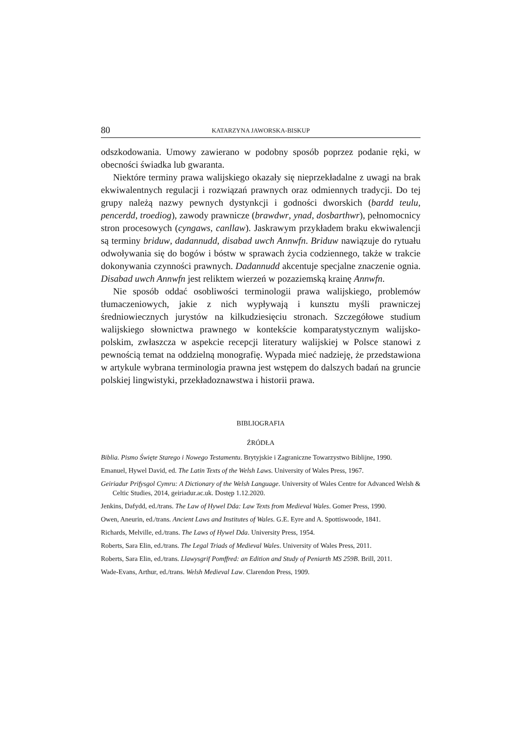80 KATARZYNA JAWORSKA-BISKUP
odszkodowania. Umowy zawierano w podobny sposób poprzez podanie ręki, w obecności świadka lub gwaranta.
Niektóre terminy prawa walijskiego okazały się nieprzekładalne z uwagi na brak ekwiwalentnych regulacji i rozwiązań prawnych oraz odmiennych tradycji. Do tej grupy należą nazwy pewnych dystynkcji i godności dworskich (bardd teulu, pencerdd, troediog), zawody prawnicze (brawdwr, ynad, dosbarthwr), pełnomocnicy stron procesowych (cyngaws, canllaw). Jaskrawym przykładem braku ekwiwalencji są terminy briduw, dadannudd, disabad uwch Annwfn. Briduw nawiązuje do rytuału odwoływania się do bogów i bóstw w sprawach życia codziennego, także w trakcie dokonywania czynności prawnych. Dadannudd akcentuje specjalne znaczenie ognia. Disabad uwch Annwfn jest reliktem wierzeń w pozaziemską krainę Annwfn.
Nie sposób oddać osobliwości terminologii prawa walijskiego, problemów tłumaczeniowych, jakie z nich wypływają i kunsztu myśli prawniczej średniowiecznych jurystów na kilkudziesięciu stronach. Szczegółowe studium walijskiego słownictwa prawnego w kontekście komparatystycznym walijsko-polskim, zwłaszcza w aspekcie recepcji literatury walijskiej w Polsce stanowi z pewnością temat na oddzielną monografię. Wypada mieć nadzieję, że przedstawiona w artykule wybrana terminologia prawna jest wstępem do dalszych badań na gruncie polskiej lingwistyki, przekładoznawstwa i historii prawa.
BIBLIOGRAFIA
ŹRÓDŁA
Biblia. Pismo Święte Starego i Nowego Testamentu. Brytyjskie i Zagraniczne Towarzystwo Biblijne, 1990.
Emanuel, Hywel David, ed. The Latin Texts of the Welsh Laws. University of Wales Press, 1967.
Geiriadur Prifysgol Cymru: A Dictionary of the Welsh Language. University of Wales Centre for Advanced Welsh & Celtic Studies, 2014, geiriadur.ac.uk. Dostęp 1.12.2020.
Jenkins, Dafydd, ed./trans. The Law of Hywel Dda: Law Texts from Medieval Wales. Gomer Press, 1990.
Owen, Aneurin, ed./trans. Ancient Laws and Institutes of Wales. G.E. Eyre and A. Spottiswoode, 1841.
Richards, Melville, ed./trans. The Laws of Hywel Dda. University Press, 1954.
Roberts, Sara Elin, ed./trans. The Legal Triads of Medieval Wales. University of Wales Press, 2011.
Roberts, Sara Elin, ed./trans. Llawysgrif Pomffred: an Edition and Study of Peniarth MS 259B. Brill, 2011.
Wade-Evans, Arthur, ed./trans. Welsh Medieval Law. Clarendon Press, 1909.